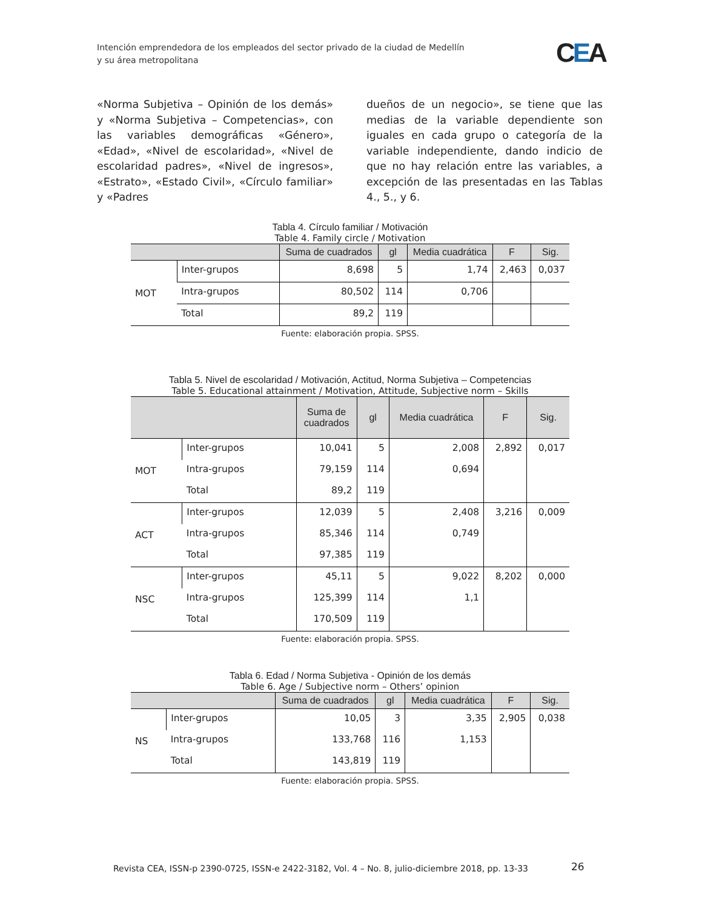Intención emprendedora de los empleados del sector privado de la ciudad de Medellín
y su área metropolitana
CEA
«Norma Subjetiva – Opinión de los demás» y «Norma Subjetiva – Competencias», con las variables demográficas «Género», «Edad», «Nivel de escolaridad», «Nivel de escolaridad padres», «Nivel de ingresos», «Estrato», «Estado Civil», «Círculo familiar» y «Padres
dueños de un negocio», se tiene que las medias de la variable dependiente son iguales en cada grupo o categoría de la variable independiente, dando indicio de que no hay relación entre las variables, a excepción de las presentadas en las Tablas 4., 5., y 6.
Tabla 4. Círculo familiar / Motivación
Table 4. Family circle / Motivation
| | | Suma de cuadrados | gl | Media cuadrática | F | Sig. |
| --- | --- | --- | --- | --- | --- | --- |
| MOT | Inter-grupos | 8,698 | 5 | 1,74 | 2,463 | 0,037 |
| | Intra-grupos | 80,502 | 114 | 0,706 | | |
| | Total | 89,2 | 119 | | | |
Fuente: elaboración propia. SPSS.
Tabla 5. Nivel de escolaridad / Motivación, Actitud, Norma Subjetiva – Competencias
Table 5. Educational attainment / Motivation, Attitude, Subjective norm – Skills
| | | Suma de cuadrados | gl | Media cuadrática | F | Sig. |
| --- | --- | --- | --- | --- | --- | --- |
| MOT | Inter-grupos | 10,041 | 5 | 2,008 | 2,892 | 0,017 |
| | Intra-grupos | 79,159 | 114 | 0,694 | | |
| | Total | 89,2 | 119 | | | |
| ACT | Inter-grupos | 12,039 | 5 | 2,408 | 3,216 | 0,009 |
| | Intra-grupos | 85,346 | 114 | 0,749 | | |
| | Total | 97,385 | 119 | | | |
| NSC | Inter-grupos | 45,11 | 5 | 9,022 | 8,202 | 0,000 |
| | Intra-grupos | 125,399 | 114 | 1,1 | | |
| | Total | 170,509 | 119 | | | |
Fuente: elaboración propia. SPSS.
Tabla 6. Edad / Norma Subjetiva - Opinión de los demás
Table 6. Age / Subjective norm – Others’ opinion
| | | Suma de cuadrados | gl | Media cuadrática | F | Sig. |
| --- | --- | --- | --- | --- | --- | --- |
| NS | Inter-grupos | 10,05 | 3 | 3,35 | 2,905 | 0,038 |
| | Intra-grupos | 133,768 | 116 | 1,153 | | |
| | Total | 143,819 | 119 | | | |
Fuente: elaboración propia. SPSS.
Revista CEA, ISSN-p 2390-0725, ISSN-e 2422-3182, Vol. 4 – No. 8, julio-diciembre 2018, pp. 13-33
26